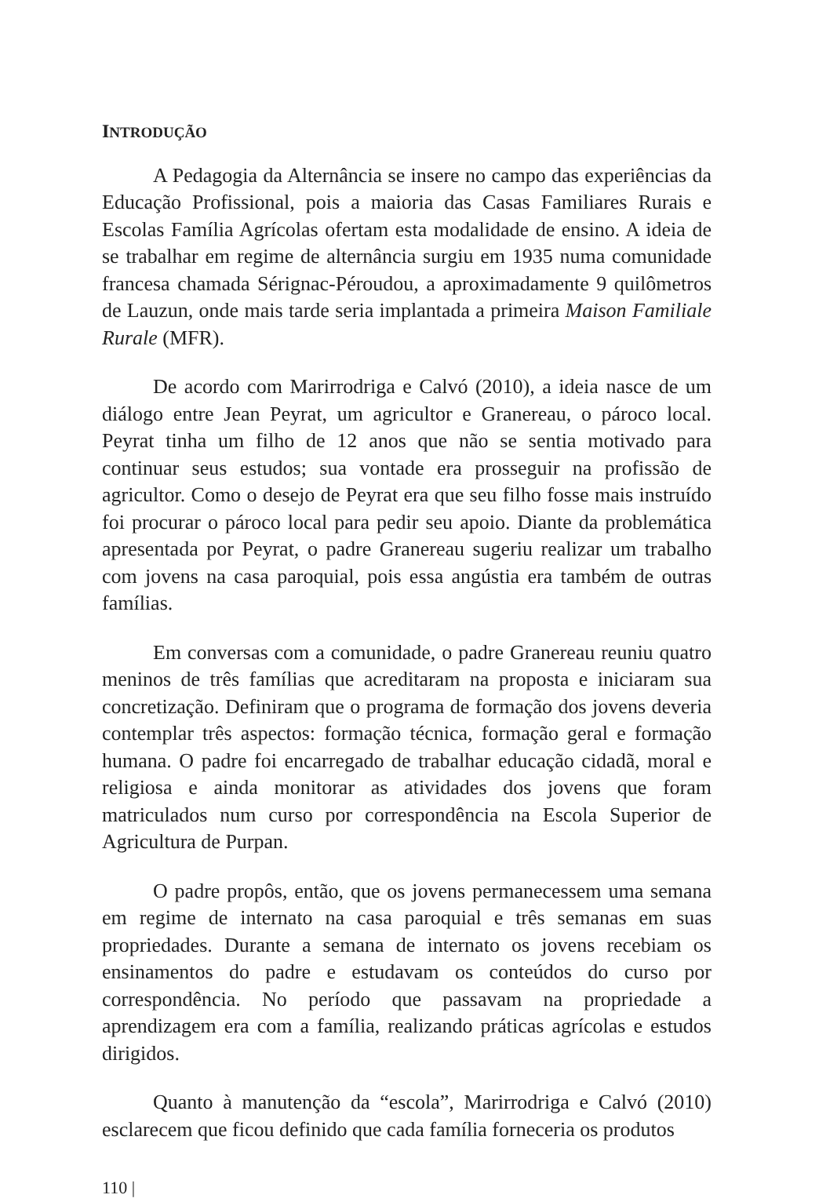INTRODUÇÃO
A Pedagogia da Alternância se insere no campo das experiências da Educação Profissional, pois a maioria das Casas Familiares Rurais e Escolas Família Agrícolas ofertam esta modalidade de ensino. A ideia de se trabalhar em regime de alternância surgiu em 1935 numa comunidade francesa chamada Sérignac-Péroudou, a aproximadamente 9 quilômetros de Lauzun, onde mais tarde seria implantada a primeira Maison Familiale Rurale (MFR).
De acordo com Marirrodriga e Calvó (2010), a ideia nasce de um diálogo entre Jean Peyrat, um agricultor e Granereau, o pároco local. Peyrat tinha um filho de 12 anos que não se sentia motivado para continuar seus estudos; sua vontade era prosseguir na profissão de agricultor. Como o desejo de Peyrat era que seu filho fosse mais instruído foi procurar o pároco local para pedir seu apoio. Diante da problemática apresentada por Peyrat, o padre Granereau sugeriu realizar um trabalho com jovens na casa paroquial, pois essa angústia era também de outras famílias.
Em conversas com a comunidade, o padre Granereau reuniu quatro meninos de três famílias que acreditaram na proposta e iniciaram sua concretização. Definiram que o programa de formação dos jovens deveria contemplar três aspectos: formação técnica, formação geral e formação humana. O padre foi encarregado de trabalhar educação cidadã, moral e religiosa e ainda monitorar as atividades dos jovens que foram matriculados num curso por correspondência na Escola Superior de Agricultura de Purpan.
O padre propôs, então, que os jovens permanecessem uma semana em regime de internato na casa paroquial e três semanas em suas propriedades. Durante a semana de internato os jovens recebiam os ensinamentos do padre e estudavam os conteúdos do curso por correspondência. No período que passavam na propriedade a aprendizagem era com a família, realizando práticas agrícolas e estudos dirigidos.
Quanto à manutenção da “escola”, Marirrodriga e Calvó (2010) esclarecem que ficou definido que cada família forneceria os produtos
110 |